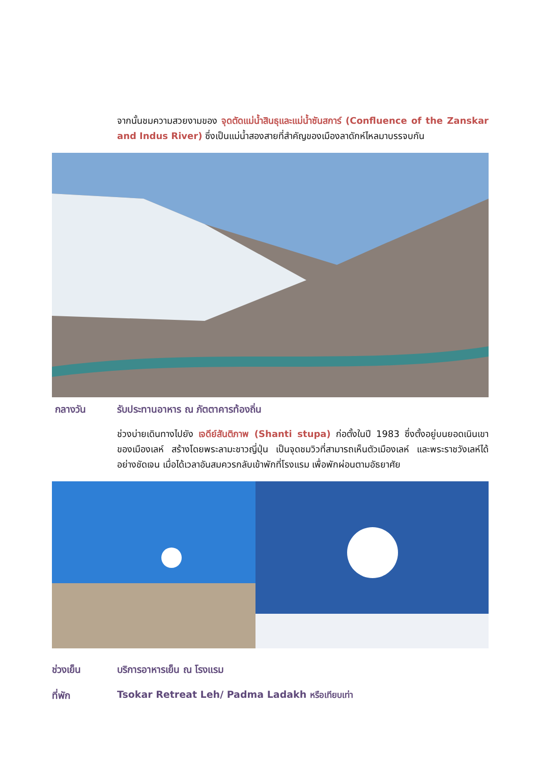จากนั้นชมความสวยงามของ จุดตัดแม่น้ำสินธุและแม่น้ำซันสการ์ (Confluence of the Zanskar and Indus River) ซึ่งเป็นแม่น้ำสองสายที่สำคัญของเมืองลาดักห์ไหลมาบรรจบกัน
กลางวัน รับประทานอาหาร ณ ภัตตาคารท้องถิ่น
ช่วงบ่ายเดินทางไปยัง เจดีย์สันติภาพ (Shanti stupa) ก่อตั้งในปี 1983 ซึ่งตั้งอยู่บนยอดเนินเขาของเมืองเลห์ สร้างโดยพระลามะชาวญี่ปุ่น เป็นจุดชมวิวที่สามารถเห็นตัวเมืองเลห์ และพระราชวังเลห์ได้อย่างชัดเจน เมื่อได้เวลาอันสมควรกลับเข้าพักที่โรงแรม เพื่อพักผ่อนตามอัธยาศัย
ช่วงเย็น บริการอาหารเย็น ณ โรงแรม
ที่พัก Tsokar Retreat Leh/ Padma Ladakh หรือเทียบเท่า